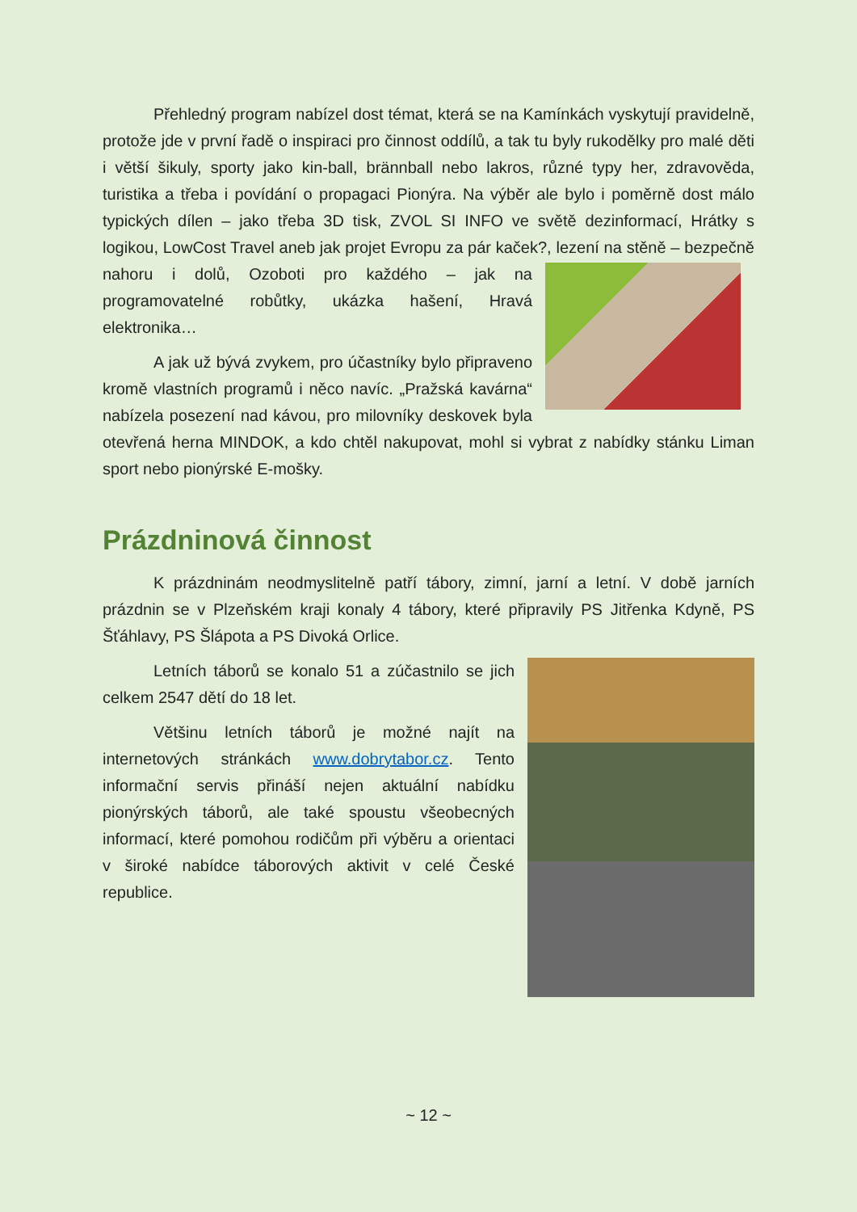Přehledný program nabízel dost témat, která se na Kamínkách vyskytují pravidelně, protože jde v první řadě o inspiraci pro činnost oddílů, a tak tu byly rukodělky pro malé děti i větší šikuly, sporty jako kin-ball, brännball nebo lakros, různé typy her, zdravověda, turistika a třeba i povídání o propagaci Pionýra. Na výběr ale bylo i poměrně dost málo typických dílen – jako třeba 3D tisk, ZVOL SI INFO ve světě dezinformací, Hrátky s logikou, LowCost Travel aneb jak projet Evropu za pár kaček?, lezení na stěně – bezpečně nahoru i dolů, Ozoboti pro každého – jak na programovatelné robůtky, ukázka hašení, Hravá elektronika…
A jak už bývá zvykem, pro účastníky bylo připraveno kromě vlastních programů i něco navíc. „Pražská kavárna“ nabízela posezení nad kávou, pro milovníky deskovek byla otevřená herna MINDOK, a kdo chtěl nakupovat, mohl si vybrat z nabídky stánku Liman sport nebo pionýrské E-mošky.
Prázdninová činnost
K prázdninám neodmyslitelně patří tábory, zimní, jarní a letní. V době jarních prázdnin se v Plzeňském kraji konaly 4 tábory, které připravily PS Jitřenka Kdyně, PS Šťáhlavy, PS Šlápota a PS Divoká Orlice.
Letních táborů se konalo 51 a zúčastnilo se jich celkem 2547 dětí do 18 let.
Většinu letních táborů je možné najít na internetových stránkách www.dobrytabor.cz. Tento informační servis přináší nejen aktuální nabídku pionýrských táborů, ale také spoustu všeobecných informací, které pomohou rodičům při výběru a orientaci v široké nabídce táborových aktivit v celé České republice.
~ 12 ~